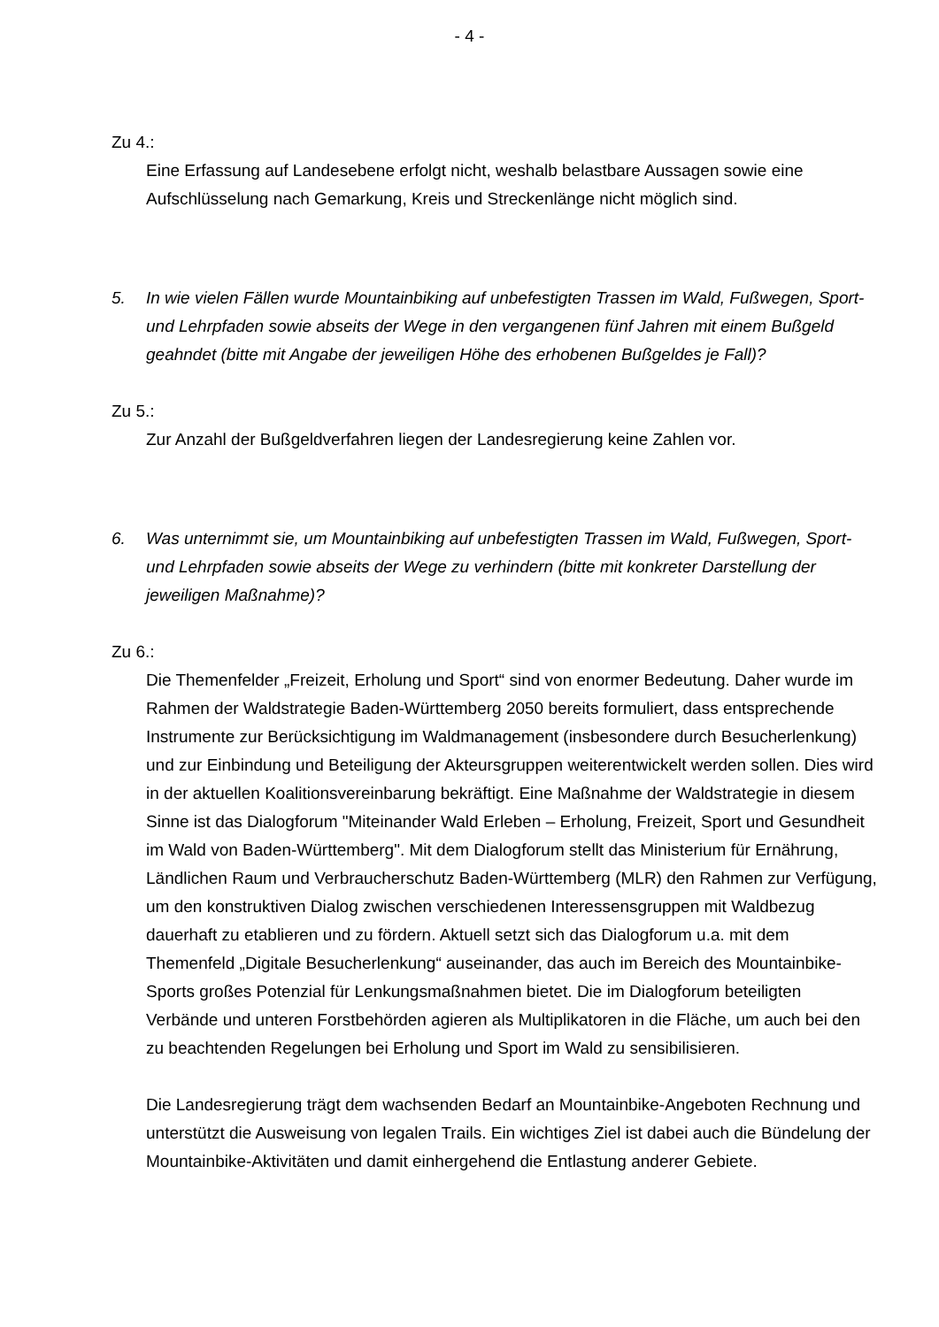- 4 -
Zu 4.:
Eine Erfassung auf Landesebene erfolgt nicht, weshalb belastbare Aussagen sowie eine Aufschlüsselung nach Gemarkung, Kreis und Streckenlänge nicht möglich sind.
5. In wie vielen Fällen wurde Mountainbiking auf unbefestigten Trassen im Wald, Fußwegen, Sport- und Lehrpfaden sowie abseits der Wege in den vergangenen fünf Jahren mit einem Bußgeld geahndet (bitte mit Angabe der jeweiligen Höhe des erhobenen Bußgeldes je Fall)?
Zu 5.:
Zur Anzahl der Bußgeldverfahren liegen der Landesregierung keine Zahlen vor.
6. Was unternimmt sie, um Mountainbiking auf unbefestigten Trassen im Wald, Fußwegen, Sport- und Lehrpfaden sowie abseits der Wege zu verhindern (bitte mit konkreter Darstellung der jeweiligen Maßnahme)?
Zu 6.:
Die Themenfelder „Freizeit, Erholung und Sport“ sind von enormer Bedeutung. Daher wurde im Rahmen der Waldstrategie Baden-Württemberg 2050 bereits formuliert, dass entsprechende Instrumente zur Berücksichtigung im Waldmanagement (insbesondere durch Besucherlenkung) und zur Einbindung und Beteiligung der Akteursgruppen weiterentwickelt werden sollen. Dies wird in der aktuellen Koalitionsvereinbarung bekräftigt. Eine Maßnahme der Waldstrategie in diesem Sinne ist das Dialogforum "Miteinander Wald Erleben – Erholung, Freizeit, Sport und Gesundheit im Wald von Baden-Württemberg". Mit dem Dialogforum stellt das Ministerium für Ernährung, Ländlichen Raum und Verbraucherschutz Baden-Württemberg (MLR) den Rahmen zur Verfügung, um den konstruktiven Dialog zwischen verschiedenen Interessensgruppen mit Waldbezug dauerhaft zu etablieren und zu fördern. Aktuell setzt sich das Dialogforum u.a. mit dem Themenfeld „Digitale Besucherlenkung“ auseinander, das auch im Bereich des Mountainbike-Sports großes Potenzial für Lenkungsmaßnahmen bietet. Die im Dialogforum beteiligten Verbände und unteren Forstbehörden agieren als Multiplikatoren in die Fläche, um auch bei den zu beachtenden Regelungen bei Erholung und Sport im Wald zu sensibilisieren.
Die Landesregierung trägt dem wachsenden Bedarf an Mountainbike-Angeboten Rechnung und unterstützt die Ausweisung von legalen Trails. Ein wichtiges Ziel ist dabei auch die Bündelung der Mountainbike-Aktivitäten und damit einhergehend die Entlastung anderer Gebiete.